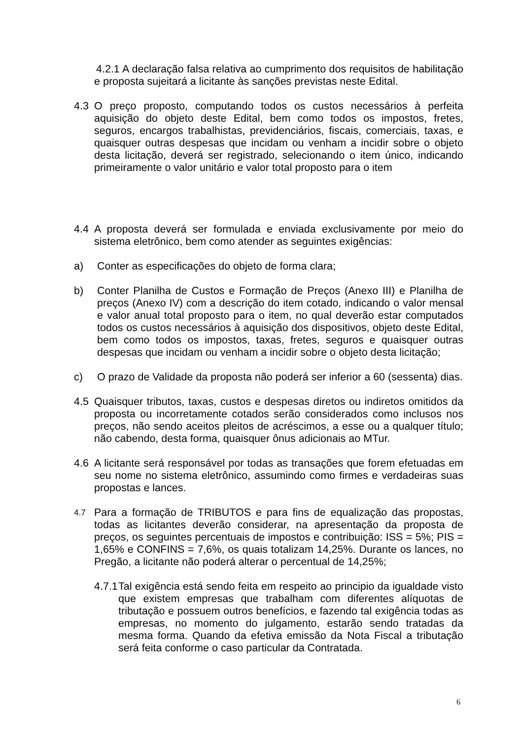4.2.1 A declaração falsa relativa ao cumprimento dos requisitos de habilitação e proposta sujeitará a licitante às sanções previstas neste Edital.
4.3 O preço proposto, computando todos os custos necessários à perfeita aquisição do objeto deste Edital, bem como todos os impostos, fretes, seguros, encargos trabalhistas, previdenciários, fiscais, comerciais, taxas, e quaisquer outras despesas que incidam ou venham a incidir sobre o objeto desta licitação, deverá ser registrado, selecionando o item único, indicando primeiramente o valor unitário e valor total proposto para o item
4.4 A proposta deverá ser formulada e enviada exclusivamente por meio do sistema eletrônico, bem como atender as seguintes exigências:
a) Conter as especificações do objeto de forma clara;
b) Conter Planilha de Custos e Formação de Preços (Anexo III) e Planilha de preços (Anexo IV) com a descrição do item cotado, indicando o valor mensal e valor anual total proposto para o item, no qual deverão estar computados todos os custos necessários à aquisição dos dispositivos, objeto deste Edital, bem como todos os impostos, taxas, fretes, seguros e quaisquer outras despesas que incidam ou venham a incidir sobre o objeto desta licitação;
c) O prazo de Validade da proposta não poderá ser inferior a 60 (sessenta) dias.
4.5 Quaisquer tributos, taxas, custos e despesas diretos ou indiretos omitidos da proposta ou incorretamente cotados serão considerados como inclusos nos preços, não sendo aceitos pleitos de acréscimos, a esse ou a qualquer título; não cabendo, desta forma, quaisquer ônus adicionais ao MTur.
4.6 A licitante será responsável por todas as transações que forem efetuadas em seu nome no sistema eletrônico, assumindo como firmes e verdadeiras suas propostas e lances.
4.7
Para a formação de TRIBUTOS e para fins de equalização das propostas, todas as licitantes deverão considerar, na apresentação da proposta de preços, os seguintes percentuais de impostos e contribuição: ISS = 5%; PIS = 1,65% e CONFINS = 7,6%, os quais totalizam 14,25%. Durante os lances, no Pregão, a licitante não poderá alterar o percentual de 14,25%;
4.7.1 Tal exigência está sendo feita em respeito ao principio da igualdade visto que existem empresas que trabalham com diferentes alíquotas de tributação e possuem outros benefícios, e fazendo tal exigência todas as empresas, no momento do julgamento, estarão sendo tratadas da mesma forma. Quando da efetiva emissão da Nota Fiscal a tributação será feita conforme o caso particular da Contratada.
6